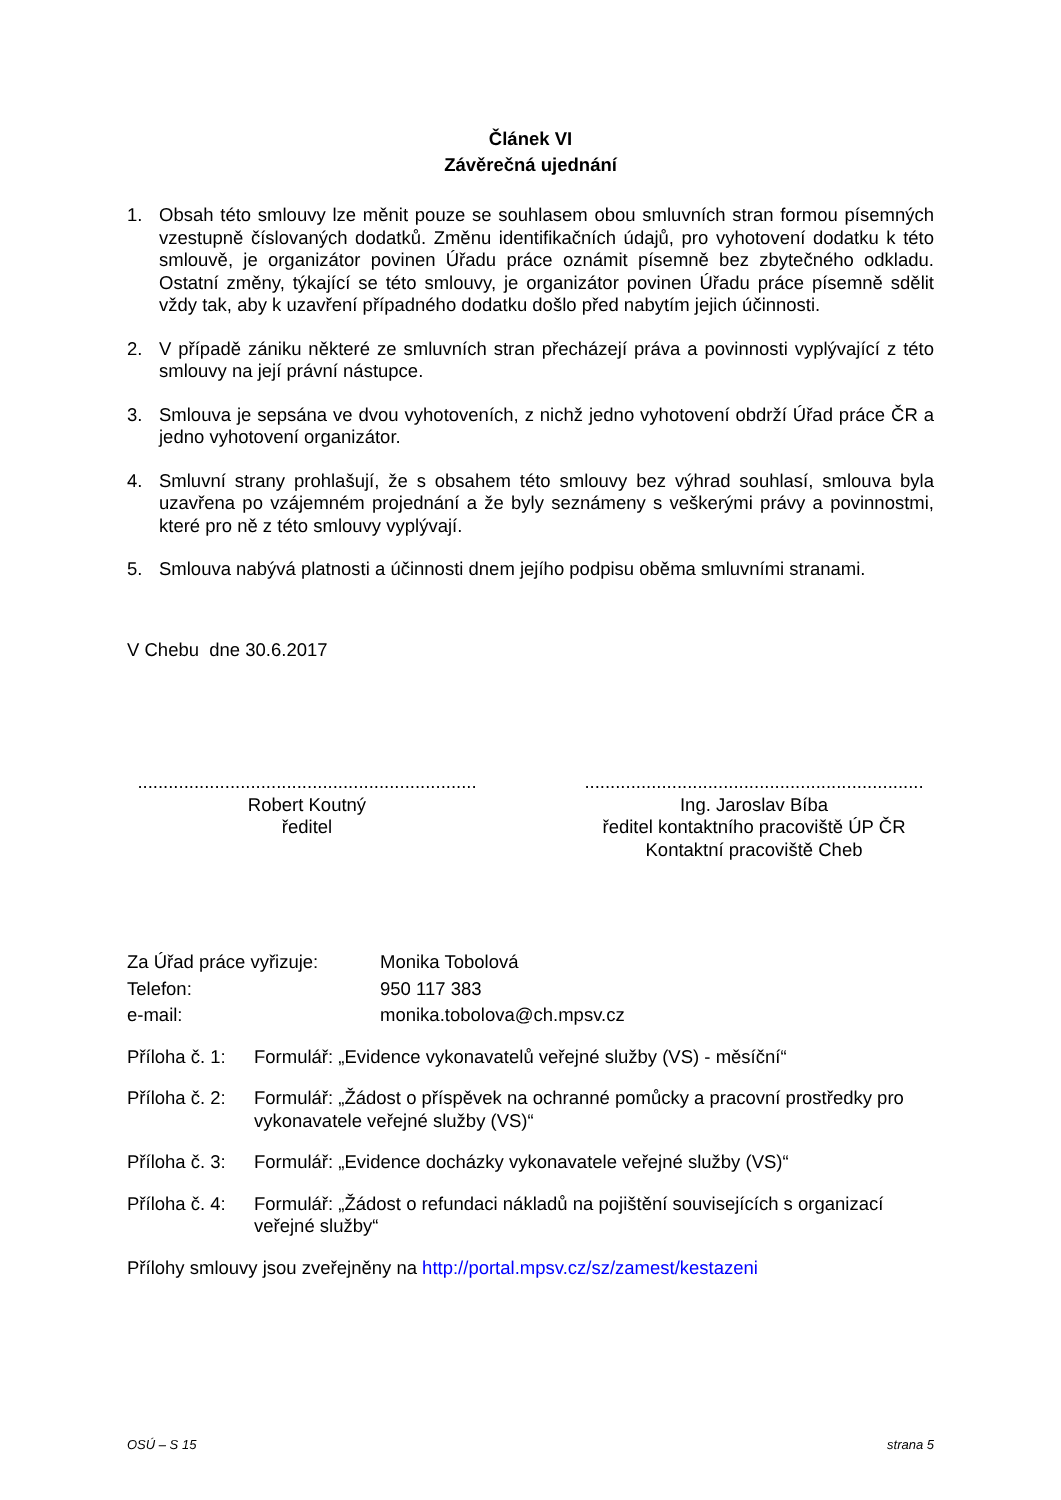Článek VI
Závěrečná ujednání
1. Obsah této smlouvy lze měnit pouze se souhlasem obou smluvních stran formou písemných vzestupně číslovaných dodatků. Změnu identifikačních údajů, pro vyhotovení dodatku k této smlouvě, je organizátor povinen Úřadu práce oznámit písemně bez zbytečného odkladu. Ostatní změny, týkající se této smlouvy, je organizátor povinen Úřadu práce písemně sdělit vždy tak, aby k uzavření případného dodatku došlo před nabytím jejich účinnosti.
2. V případě zániku některé ze smluvních stran přecházejí práva a povinnosti vyplývající z této smlouvy na její právní nástupce.
3. Smlouva je sepsána ve dvou vyhotoveních, z nichž jedno vyhotovení obdrží Úřad práce ČR a jedno vyhotovení organizátor.
4. Smluvní strany prohlašují, že s obsahem této smlouvy bez výhrad souhlasí, smlouva byla uzavřena po vzájemném projednání a že byly seznámeny s veškerými právy a povinnostmi, které pro ně z této smlouvy vyplývají.
5. Smlouva nabývá platnosti a účinnosti dnem jejího podpisu oběma smluvními stranami.
V Chebu dne 30.6.2017
..................................................................
Robert Koutný
ředitel
..................................................................
Ing. Jaroslav Bíba
ředitel kontaktního pracoviště ÚP ČR
Kontaktní pracoviště Cheb
Za Úřad práce vyřizuje: Monika Tobolová
Telefon: 950 117 383
e-mail: monika.tobolova@ch.mpsv.cz
Příloha č. 1: Formulář: „Evidence vykonavatelů veřejné služby (VS) - měsíční“
Příloha č. 2: Formulář: „Žádost o příspěvek na ochranné pomůcky a pracovní prostředky pro vykonavatele veřejné služby (VS)“
Příloha č. 3: Formulář: „Evidence docházky vykonavatele veřejné služby (VS)“
Příloha č. 4: Formulář: „Žádost o refundaci nákladů na pojištění souvisejících s organizací veřejné služby“
Přílohy smlouvy jsou zveřejněny na http://portal.mpsv.cz/sz/zamest/kestazeni
OSÚ – S 15 strana 5